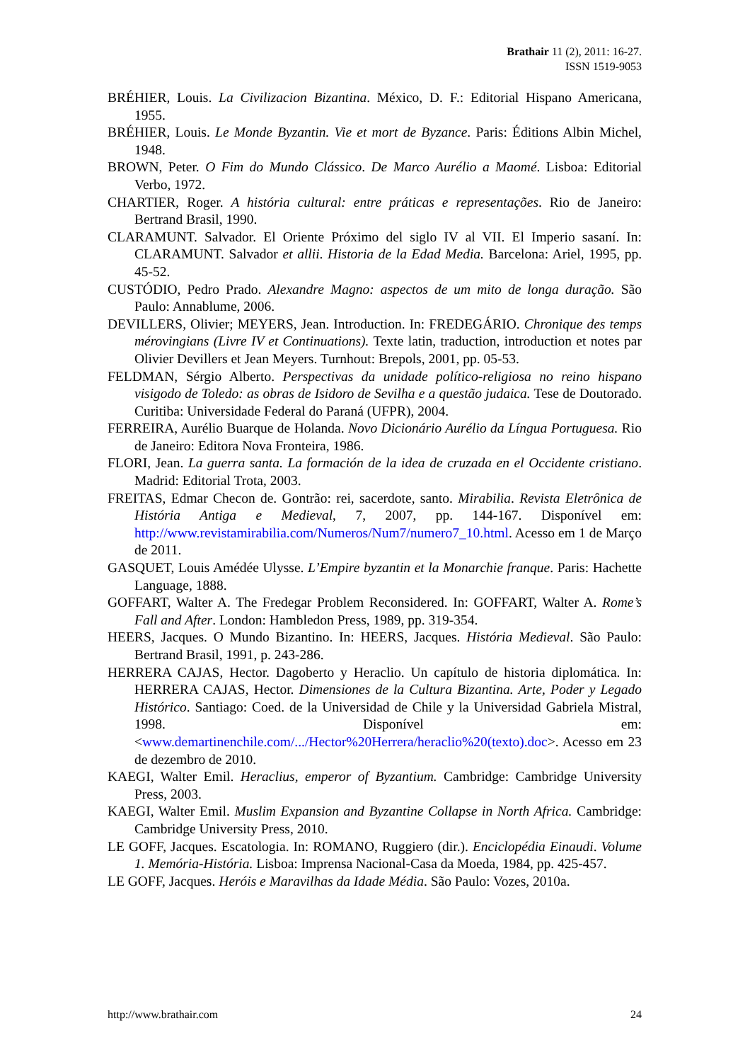Brathair 11 (2), 2011: 16-27.
ISSN 1519-9053
BRÉHIER, Louis. La Civilizacion Bizantina. México, D. F.: Editorial Hispano Americana, 1955.
BRÉHIER, Louis. Le Monde Byzantin. Vie et mort de Byzance. Paris: Éditions Albin Michel, 1948.
BROWN, Peter. O Fim do Mundo Clássico. De Marco Aurélio a Maomé. Lisboa: Editorial Verbo, 1972.
CHARTIER, Roger. A história cultural: entre práticas e representações. Rio de Janeiro: Bertrand Brasil, 1990.
CLARAMUNT. Salvador. El Oriente Próximo del siglo IV al VII. El Imperio sasaní. In: CLARAMUNT. Salvador et allii. Historia de la Edad Media. Barcelona: Ariel, 1995, pp. 45-52.
CUSTÓDIO, Pedro Prado. Alexandre Magno: aspectos de um mito de longa duração. São Paulo: Annablume, 2006.
DEVILLERS, Olivier; MEYERS, Jean. Introduction. In: FREDEGÁRIO. Chronique des temps mérovingians (Livre IV et Continuations). Texte latin, traduction, introduction et notes par Olivier Devillers et Jean Meyers. Turnhout: Brepols, 2001, pp. 05-53.
FELDMAN, Sérgio Alberto. Perspectivas da unidade político-religiosa no reino hispano visigodo de Toledo: as obras de Isidoro de Sevilha e a questão judaica. Tese de Doutorado. Curitiba: Universidade Federal do Paraná (UFPR), 2004.
FERREIRA, Aurélio Buarque de Holanda. Novo Dicionário Aurélio da Língua Portuguesa. Rio de Janeiro: Editora Nova Fronteira, 1986.
FLORI, Jean. La guerra santa. La formación de la idea de cruzada en el Occidente cristiano. Madrid: Editorial Trota, 2003.
FREITAS, Edmar Checon de. Gontrão: rei, sacerdote, santo. Mirabilia. Revista Eletrônica de História Antiga e Medieval, 7, 2007, pp. 144-167. Disponível em: http://www.revistamirabilia.com/Numeros/Num7/numero7_10.html. Acesso em 1 de Março de 2011.
GASQUET, Louis Amédée Ulysse. L’Empire byzantin et la Monarchie franque. Paris: Hachette Language, 1888.
GOFFART, Walter A. The Fredegar Problem Reconsidered. In: GOFFART, Walter A. Rome’s Fall and After. London: Hambledon Press, 1989, pp. 319-354.
HEERS, Jacques. O Mundo Bizantino. In: HEERS, Jacques. História Medieval. São Paulo: Bertrand Brasil, 1991, p. 243-286.
HERRERA CAJAS, Hector. Dagoberto y Heraclio. Un capítulo de historia diplomática. In: HERRERA CAJAS, Hector. Dimensiones de la Cultura Bizantina. Arte, Poder y Legado Histórico. Santiago: Coed. de la Universidad de Chile y la Universidad Gabriela Mistral, 1998. Disponível em: <www.demartinenchile.com/.../Hector%20Herrera/heraclio%20(texto).doc>. Acesso em 23 de dezembro de 2010.
KAEGI, Walter Emil. Heraclius, emperor of Byzantium. Cambridge: Cambridge University Press, 2003.
KAEGI, Walter Emil. Muslim Expansion and Byzantine Collapse in North Africa. Cambridge: Cambridge University Press, 2010.
LE GOFF, Jacques. Escatologia. In: ROMANO, Ruggiero (dir.). Enciclopédia Einaudi. Volume 1. Memória-História. Lisboa: Imprensa Nacional-Casa da Moeda, 1984, pp. 425-457.
LE GOFF, Jacques. Heróis e Maravilhas da Idade Média. São Paulo: Vozes, 2010a.
http://www.brathair.com 24